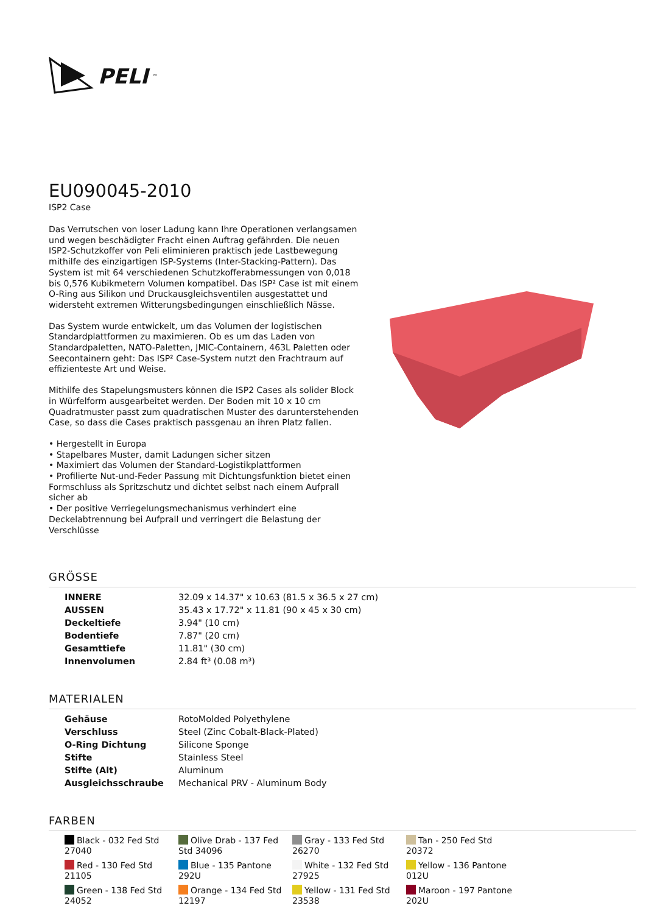PELI<sup>™</sup>
EU090045-2010
ISP2 Case
Das Verrutschen von loser Ladung kann Ihre Operationen verlangsamen und wegen beschädigter Fracht einen Auftrag gefährden. Die neuen ISP2-Schutzkoffer von Peli eliminieren praktisch jede Lastbewegung mithilfe des einzigartigen ISP-Systems (Inter-Stacking-Pattern). Das System ist mit 64 verschiedenen Schutzkofferabmessungen von 0,018 bis 0,576 Kubikmetern Volumen kompatibel. Das ISP² Case ist mit einem O-Ring aus Silikon und Druckausgleichsventilen ausgestattet und widersteht extremen Witterungsbedingungen einschließlich Nässe.
Das System wurde entwickelt, um das Volumen der logistischen Standardplattformen zu maximieren. Ob es um das Laden von Standardpaletten, NATO-Paletten, JMIC-Containern, 463L Paletten oder Seecontainern geht: Das ISP² Case-System nutzt den Frachtraum auf effizienteste Art und Weise.
Mithilfe des Stapelungsmusters können die ISP2 Cases als solider Block in Würfelform ausgearbeitet werden. Der Boden mit 10 x 10 cm Quadratmuster passt zum quadratischen Muster des darunterstehenden Case, so dass die Cases praktisch passgenau an ihren Platz fallen.
• Hergestellt in Europa
• Stapelbares Muster, damit Ladungen sicher sitzen
• Maximiert das Volumen der Standard-Logistikplattformen
• Profilierte Nut-und-Feder Passung mit Dichtungsfunktion bietet einen Formschluss als Spritzschutz und dichtet selbst nach einem Aufprall sicher ab
• Der positive Verriegelungsmechanismus verhindert eine Deckelabtrennung bei Aufprall und verringert die Belastung der Verschlüsse
GRÖSSE
| INNERE | 32.09 x 14.37" x 10.63 (81.5 x 36.5 x 27 cm) |
| AUSSEN | 35.43 x 17.72" x 11.81 (90 x 45 x 30 cm) |
| Deckeltiefe | 3.94" (10 cm) |
| Bodentiefe | 7.87" (20 cm) |
| Gesamttiefe | 11.81" (30 cm) |
| Innenvolumen | 2.84 ft³ (0.08 m³) |
MATERIALEN
| Gehäuse | RotoMolded Polyethylene |
| Verschluss | Steel (Zinc Cobalt-Black-Plated) |
| O-Ring Dichtung | Silicone Sponge |
| Stifte | Stainless Steel |
| Stifte (Alt) | Aluminum |
| Ausgleichsschraube | Mechanical PRV - Aluminum Body |
FARBEN
Black - 032 Fed Std 27040
Olive Drab - 137 Fed Std 34096
Gray - 133 Fed Std 26270
Tan - 250 Fed Std 20372
Red - 130 Fed Std 21105
Blue - 135 Pantone 292U
White - 132 Fed Std 27925
Yellow - 136 Pantone 012U
Green - 138 Fed Std 24052
Orange - 134 Fed Std 12197
Yellow - 131 Fed Std 23538
Maroon - 197 Pantone 202U